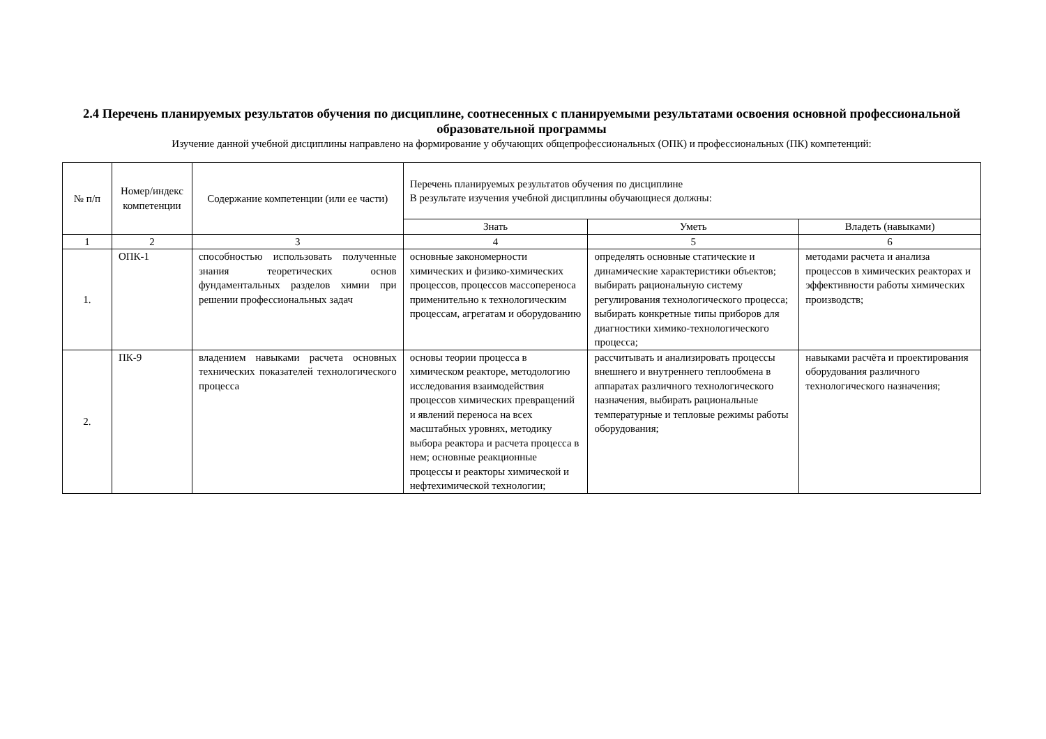2.4 Перечень планируемых результатов обучения по дисциплине, соотнесенных с планируемыми результатами освоения основной профессиональной образовательной программы
Изучение данной учебной дисциплины направлено на формирование у обучающих общепрофессиональных (ОПК) и профессиональных (ПК) компетенций:
| № п/п | Номер/индекс компетенции | Содержание компетенции (или ее части) | Перечень планируемых результатов обучения по дисциплине В результате изучения учебной дисциплины обучающиеся должны: | | |
| --- | --- | --- | --- | --- | --- |
| | | | Знать | Уметь | Владеть (навыками) |
| 1 | 2 | 3 | 4 | 5 | 6 |
| 1. | ОПК-1 | способностью использовать полученные знания теоретических основ фундаментальных разделов химии при решении профессиональных задач | основные закономерности химических и физико-химических процессов, процессов массопереноса применительно к технологическим процессам, агрегатам и оборудованию | определять основные статические и динамические характеристики объектов; выбирать рациональную систему регулирования технологического процесса; выбирать конкретные типы приборов для диагностики химико-технологического процесса; | методами расчета и анализа процессов в химических реакторах и эффективности работы химических производств; |
| 2. | ПК-9 | владением навыками расчета основных технических показателей технологического процесса | основы теории процесса в химическом реакторе, методологию исследования взаимодействия процессов химических превращений и явлений переноса на всех масштабных уровнях, методику выбора реактора и расчета процесса в нем; основные реакционные процессы и реакторы химической и нефтехимической технологии; | рассчитывать и анализировать процессы внешнего и внутреннего теплообмена в аппаратах различного технологического назначения, выбирать рациональные температурные и тепловые режимы работы оборудования; | навыками расчёта и проектирования оборудования различного технологического назначения; |